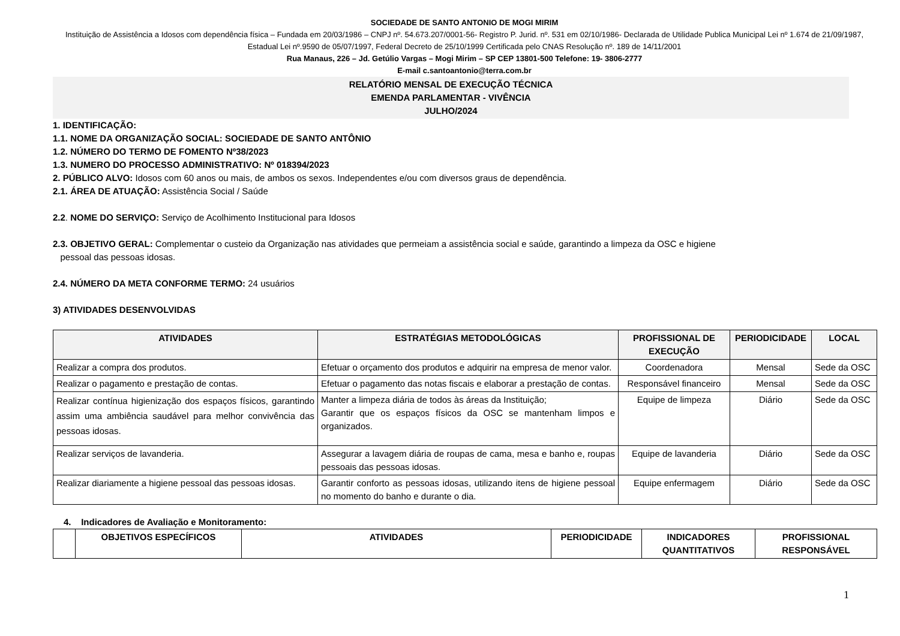SOCIEDADE DE SANTO ANTONIO DE MOGI MIRIM
Instituição de Assistência a Idosos com dependência física – Fundada em 20/03/1986 – CNPJ nº. 54.673.207/0001-56- Registro P. Jurid. nº. 531 em 02/10/1986- Declarada de Utilidade Publica Municipal Lei nº 1.674 de 21/09/1987, Estadual Lei nº.9590 de 05/07/1997, Federal Decreto de 25/10/1999 Certificada pelo CNAS Resolução nº. 189 de 14/11/2001
Rua Manaus, 226 – Jd. Getúlio Vargas – Mogi Mirim – SP CEP 13801-500 Telefone: 19- 3806-2777
E-mail c.santoantonio@terra.com.br
RELATÓRIO MENSAL DE EXECUÇÃO TÉCNICA
EMENDA PARLAMENTAR - VIVÊNCIA
JULHO/2024
1. IDENTIFICAÇÃO:
1.1. NOME DA ORGANIZAÇÃO SOCIAL: SOCIEDADE DE SANTO ANTÔNIO
1.2. NÚMERO DO TERMO DE FOMENTO Nº38/2023
1.3. NUMERO DO PROCESSO ADMINISTRATIVO: Nº 018394/2023
2. PÚBLICO ALVO: Idosos com 60 anos ou mais, de ambos os sexos. Independentes e/ou com diversos graus de dependência.
2.1. ÁREA DE ATUAÇÃO: Assistência Social / Saúde
2.2. NOME DO SERVIÇO: Serviço de Acolhimento Institucional para Idosos
2.3. OBJETIVO GERAL: Complementar o custeio da Organização nas atividades que permeiam a assistência social e saúde, garantindo a limpeza da OSC e higiene
pessoal das pessoas idosas.
2.4. NÚMERO DA META CONFORME TERMO: 24 usuários
3) ATIVIDADES DESENVOLVIDAS
| ATIVIDADES | ESTRATÉGIAS METODOLÓGICAS | PROFISSIONAL DE EXECUÇÃO | PERIODICIDADE | LOCAL |
| --- | --- | --- | --- | --- |
| Realizar a compra dos produtos. | Efetuar o orçamento dos produtos e adquirir na empresa de menor valor. | Coordenadora | Mensal | Sede da OSC |
| Realizar o pagamento e prestação de contas. | Efetuar o pagamento das notas fiscais e elaborar a prestação de contas. | Responsável financeiro | Mensal | Sede da OSC |
| Realizar contínua higienização dos espaços físicos, garantindo assim uma ambiência saudável para melhor convivência das pessoas idosas. | Manter a limpeza diária de todos às áreas da Instituição; Garantir que os espaços físicos da OSC se mantenham limpos e organizados. | Equipe de limpeza | Diário | Sede da OSC |
| Realizar serviços de lavanderia. | Assegurar a lavagem diária de roupas de cama, mesa e banho e, roupas pessoais das pessoas idosas. | Equipe de lavanderia | Diário | Sede da OSC |
| Realizar diariamente a higiene pessoal das pessoas idosas. | Garantir conforto as pessoas idosas, utilizando itens de higiene pessoal no momento do banho e durante o dia. | Equipe enfermagem | Diário | Sede da OSC |
4. Indicadores de Avaliação e Monitoramento:
| | OBJETIVOS ESPECÍFICOS | ATIVIDADES | PERIODICIDADE | INDICADORES QUANTITATIVOS | PROFISSIONAL RESPONSÁVEL |
| --- | --- | --- | --- | --- | --- |
1